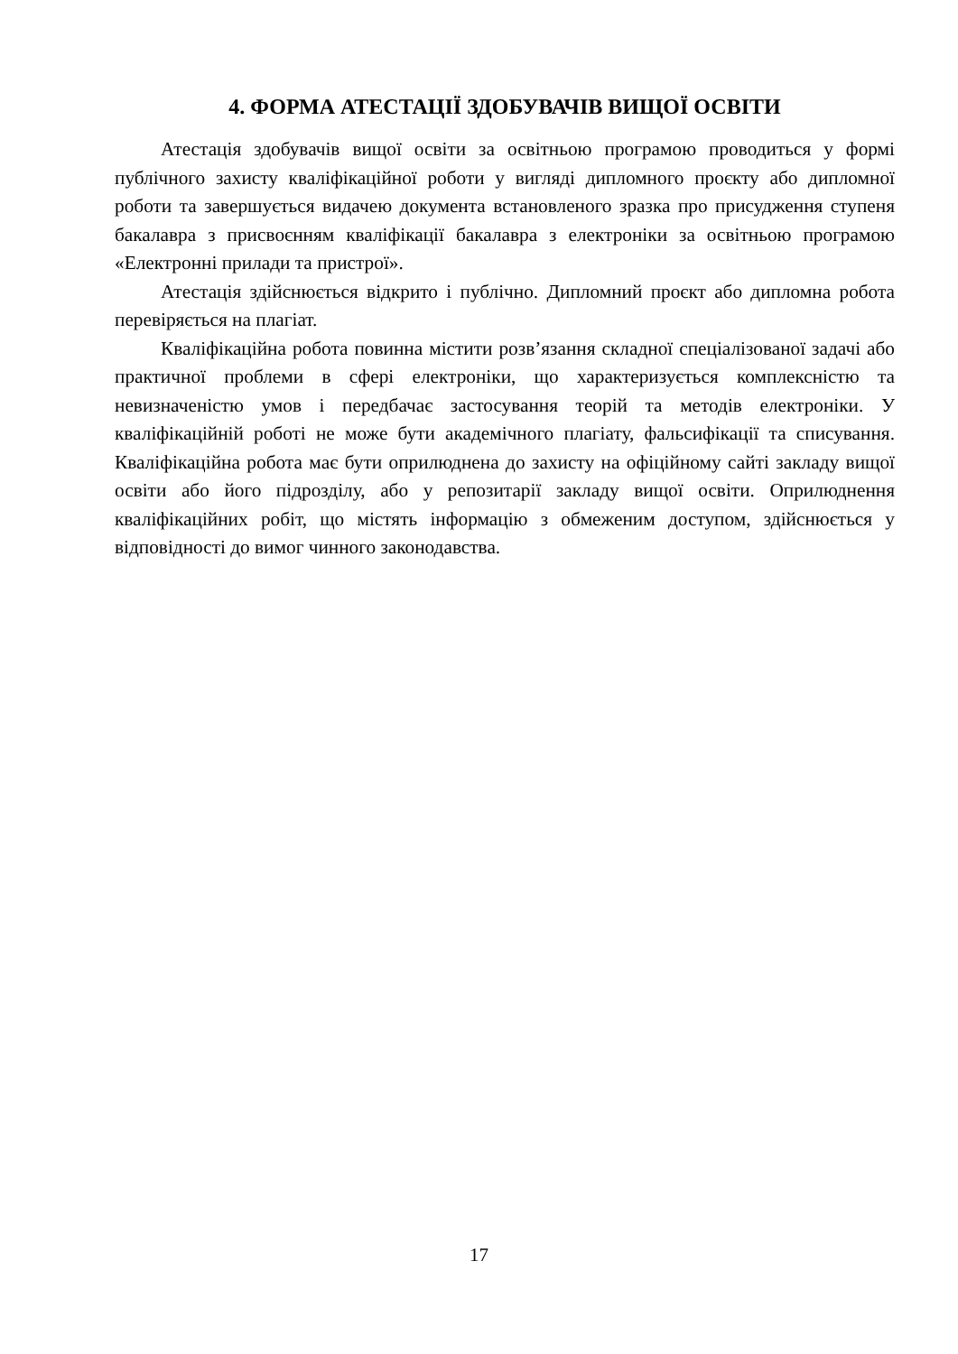4. ФОРМА АТЕСТАЦІЇ ЗДОБУВАЧІВ ВИЩОЇ ОСВІТИ
Атестація здобувачів вищої освіти за освітньою програмою проводиться у формі публічного захисту кваліфікаційної роботи у вигляді дипломного проєкту або дипломної роботи та завершується видачею документа встановленого зразка про присудження ступеня бакалавра з присвоєнням кваліфікації бакалавра з електроніки за освітньою програмою «Електронні прилади та пристрої».
Атестація здійснюється відкрито і публічно. Дипломний проєкт або дипломна робота перевіряється на плагіат.
Кваліфікаційна робота повинна містити розв’язання складної спеціалізованої задачі або практичної проблеми в сфері електроніки, що характеризується комплексністю та невизначеністю умов і передбачає застосування теорій та методів електроніки. У кваліфікаційній роботі не може бути академічного плагіату, фальсифікації та списування. Кваліфікаційна робота має бути оприлюднена до захисту на офіційному сайті закладу вищої освіти або його підрозділу, або у репозитарії закладу вищої освіти. Оприлюднення кваліфікаційних робіт, що містять інформацію з обмеженим доступом, здійснюється у відповідності до вимог чинного законодавства.
17